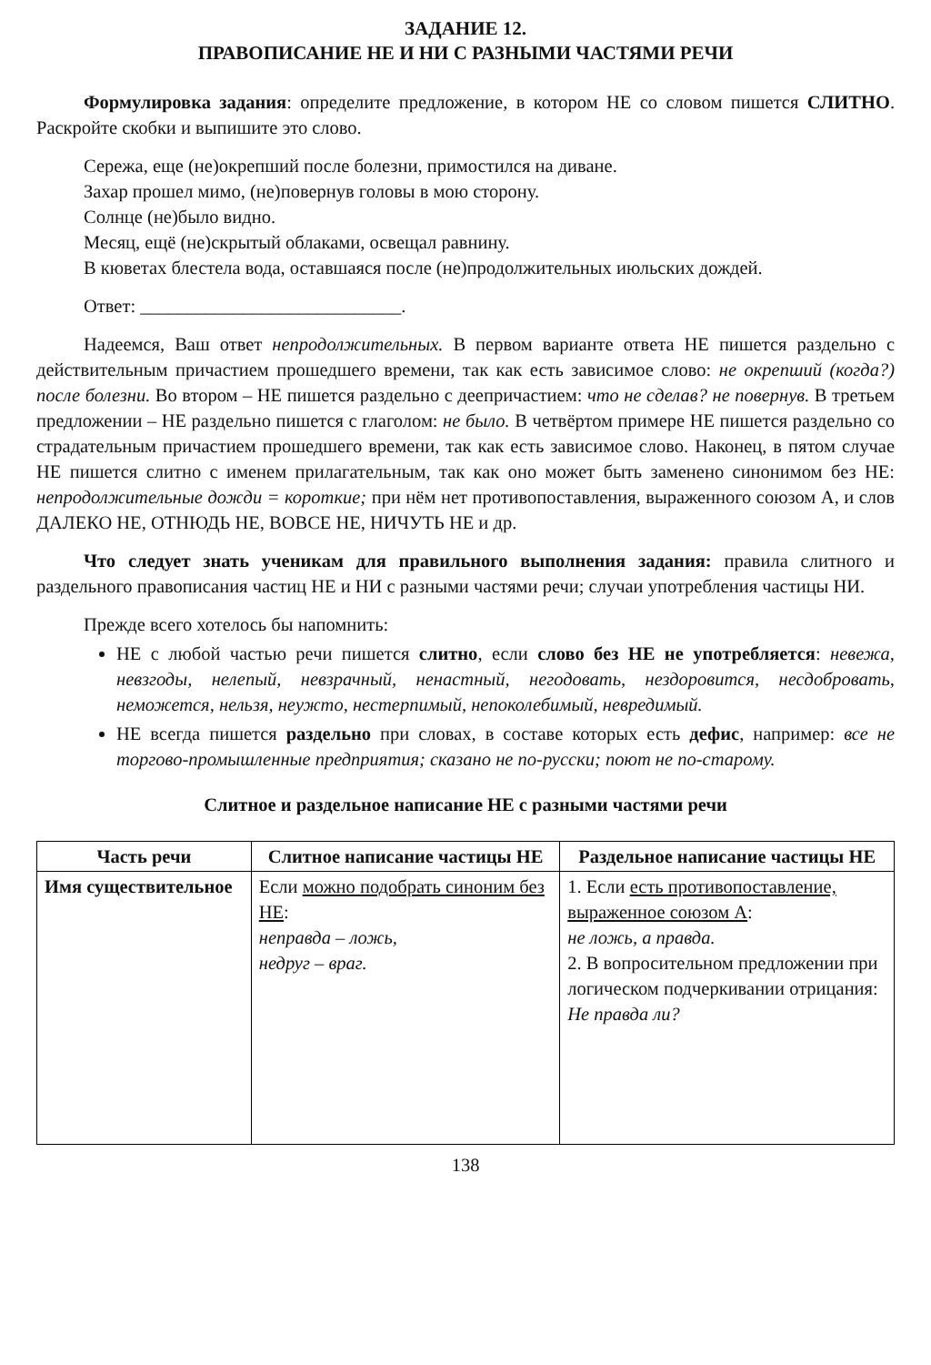ЗАДАНИЕ 12.
ПРАВОПИСАНИЕ НЕ И НИ С РАЗНЫМИ ЧАСТЯМИ РЕЧИ
Формулировка задания: определите предложение, в котором НЕ со словом пишется СЛИТНО. Раскройте скобки и выпишите это слово.
Сережа, еще (не)окрепший после болезни, примостился на диване.
Захар прошел мимо, (не)повернув головы в мою сторону.
Солнце (не)было видно.
Месяц, ещё (не)скрытый облаками, освещал равнину.
В кюветах блестела вода, оставшаяся после (не)продолжительных июльских дождей.
Ответ: ____________________________.
Надеемся, Ваш ответ непродолжительных. В первом варианте ответа НЕ пишется раздельно с действительным причастием прошедшего времени, так как есть зависимое слово: не окрепший (когда?) после болезни. Во втором – НЕ пишется раздельно с деепричастием: что не сделав? не повернув. В третьем предложении – НЕ раздельно пишется с глаголом: не было. В четвёртом примере НЕ пишется раздельно со страдательным причастием прошедшего времени, так как есть зависимое слово. Наконец, в пятом случае НЕ пишется слитно с именем прилагательным, так как оно может быть заменено синонимом без НЕ: непродолжительные дожди = короткие; при нём нет противопоставления, выраженного союзом А, и слов ДАЛЕКО НЕ, ОТНЮДЬ НЕ, ВОВСЕ НЕ, НИЧУТЬ НЕ и др.
Что следует знать ученикам для правильного выполнения задания: правила слитного и раздельного правописания частиц НЕ и НИ с разными частями речи; случаи употребления частицы НИ.
Прежде всего хотелось бы напомнить:
НЕ с любой частью речи пишется слитно, если слово без НЕ не употребляется: невежа, невзгоды, нелепый, невзрачный, ненастный, негодовать, нездоровится, несдобровать, неможется, нельзя, неужто, нестерпимый, непоколебимый, невредимый.
НЕ всегда пишется раздельно при словах, в составе которых есть дефис, например: все не торгово-промышленные предприятия; сказано не по-русски; поют не по-старому.
Слитное и раздельное написание НЕ с разными частями речи
| Часть речи | Слитное написание частицы НЕ | Раздельное написание частицы НЕ |
| --- | --- | --- |
| Имя существительное | Если можно подобрать синоним без НЕ : неправда – ложь, недруг – враг. | 1. Если есть противопоставление, выраженное союзом А : не ложь, а правда. 2. В вопросительном предложении при логическом подчеркивании отрицания: Не правда ли? |
138